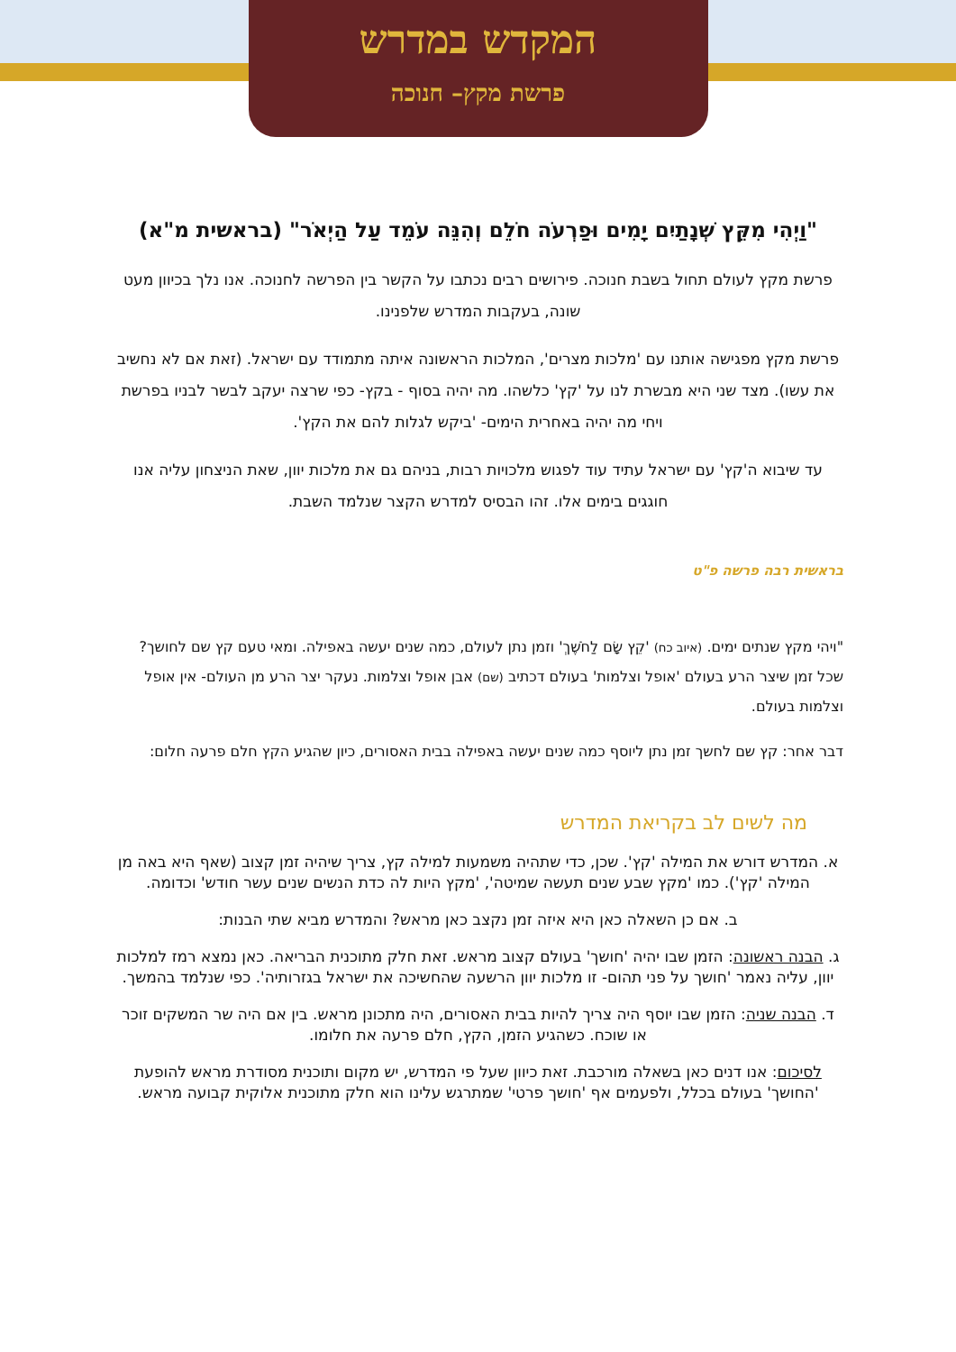המקדש במדרש
פרשת מקץ– חנוכה
"וַיְהִי מִקֵּץ שְׁנָתַיִם יָמִים וּפַרְעֹה חֹלֵם וְהִנֵּה עֹמֵד עַל הַיְאֹר" (בראשית מ"א)
פרשת מקץ לעולם תחול בשבת חנוכה. פירושים רבים נכתבו על הקשר בין הפרשה לחנוכה. אנו נלך בכיוון מעט שונה, בעקבות המדרש שלפנינו.
פרשת מקץ מפגישה אותנו עם 'מלכות מצרים', המלכות הראשונה איתה מתמודד עם ישראל. (זאת אם לא נחשיב את עשו). מצד שני היא מבשרת לנו על 'קץ' כלשהו. מה יהיה בסוף - בקץ- כפי שרצה יעקב לבשר לבניו בפרשת ויחי מה יהיה באחרית הימים- 'ביקש לגלות להם את הקץ'.
עד שיבוא ה'קץ' עם ישראל עתיד עוד לפגוש מלכויות רבות, בניהם גם את מלכות יוון, שאת הניצחון עליה אנו חוגגים בימים אלו. זהו הבסיס למדרש הקצר שנלמד השבת.
בראשית רבה פרשה פ"ט
"ויהי מקץ שנתים ימים. (איוב כח) 'קֵץ שָׂם לַחֹשֶׁךְ' וזמן נתן לעולם, כמה שנים יעשה באפילה. ומאי טעם קץ שם לחושך? שכל זמן שיצר הרע בעולם 'אופל וצלמות' בעולם דכתיב (שם) אבן אופל וצלמות. נעקר יצר הרע מן העולם- אין אופל וצלמות בעולם.
דבר אחר: קץ שם לחשך זמן נתן ליוסף כמה שנים יעשה באפילה בבית האסורים, כיון שהגיע הקץ חלם פרעה חלום:
מה לשים לב בקריאת המדרש
א. המדרש דורש את המילה 'קץ'. שכן, כדי שתהיה משמעות למילה קץ, צריך שיהיה זמן קצוב (שאף היא באה מן המילה 'קץ'). כמו 'מקץ שבע שנים תעשה שמיטה', 'מקץ היות לה כדת הנשים שנים עשר חודש' וכדומה.
ב. אם כן השאלה כאן היא איזה זמן נקצב כאן מראש? והמדרש מביא שתי הבנות:
ג. הבנה ראשונה: הזמן שבו יהיה 'חושך' בעולם קצוב מראש. זאת חלק מתוכנית הבריאה. כאן נמצא רמז למלכות יוון, עליה נאמר 'חושך על פני תהום- זו מלכות יוון הרשעה שהחשיכה את ישראל בגזרותיה'. כפי שנלמד בהמשך.
ד. הבנה שניה: הזמן שבו יוסף היה צריך להיות בבית האסורים, היה מתכונן מראש. בין אם היה שר המשקים זוכר או שוכח. כשהגיע הזמן, הקץ, חלם פרעה את חלומו.
לסיכום: אנו דנים כאן בשאלה מורכבת. זאת כיוון שעל פי המדרש, יש מקום ותוכנית מסודרת מראש להופעת 'החושך' בעולם בכלל, ולפעמים אף 'חושך פרטי' שמתרגש עלינו הוא חלק מתוכנית אלוקית קבועה מראש.